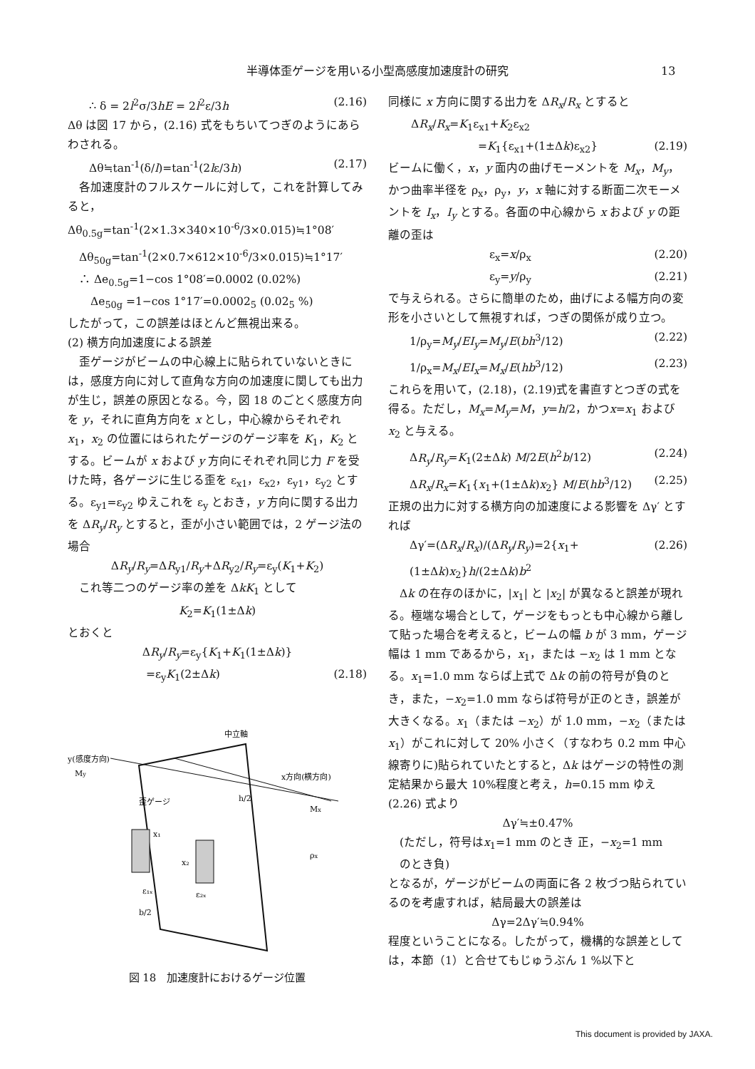半導体歪ゲージを用いる小型高感度加速度計の研究 13
∴ δ = 2l<sup>2</sup>σ/3hE = 2l<sup>2</sup>ε/3h (2.16)
Δθ は図 17 から，(2.16) 式をもちいてつぎのようにあらわされる。
Δθ≒tan<sup>-1</sup>(δ/l)=tan<sup>-1</sup>(2lε/3h) (2.17)
　各加速度計のフルスケールに対して，これを計算してみると，
Δθ<sub>0.5g</sub>=tan<sup>-1</sup>(2×1.3×340×10<sup>-6</sup>/3×0.015)≒1°08′
　Δθ<sub>50g</sub>=tan<sup>-1</sup>(2×0.7×612×10<sup>-6</sup>/3×0.015)≒1°17′
　∴ Δe<sub>0.5g</sub>=1−cos 1°08′=0.0002 (0.02%)
　　Δe<sub>50g</sub> =1−cos 1°17′=0.0002<sub>5</sub> (0.02<sub>5</sub> %)
したがって，この誤差はほとんど無視出来る。
(2) 横方向加速度による誤差
　歪ゲージがビームの中心線上に貼られていないときには，感度方向に対して直角な方向の加速度に関しても出力が生じ，誤差の原因となる。今，図 18 のごとく感度方向を y，それに直角方向を x とし，中心線からそれぞれ x<sub>1</sub>，x<sub>2</sub> の位置にはられたゲージのゲージ率を K<sub>1</sub>，K<sub>2</sub> とする。ビームが x および y 方向にそれぞれ同じ力 F を受けた時，各ゲージに生じる歪を ε<sub>x1</sub>，ε<sub>x2</sub>，ε<sub>y1</sub>，ε<sub>y2</sub> とする。ε<sub>y1</sub>=ε<sub>y2</sub> ゆえこれを ε<sub>y</sub> とおき，y 方向に関する出力を ΔR<sub>y</sub>/R<sub>y</sub> とすると，歪が小さい範囲では，2 ゲージ法の場合
ΔR<sub>y</sub>/R<sub>y</sub>=ΔR<sub>y1</sub>/R<sub>y</sub>+ΔR<sub>y2</sub>/R<sub>y</sub>=ε<sub>y</sub>(K<sub>1</sub>+K<sub>2</sub>)
　これ等二つのゲージ率の差を ΔkK<sub>1</sub> として
K<sub>2</sub>=K<sub>1</sub>(1±Δk)
とおくと
ΔR<sub>y</sub>/R<sub>y</sub>=ε<sub>y</sub>{K<sub>1</sub>+K<sub>1</sub>(1±Δk)}
　　　　　=ε<sub>y</sub>K<sub>1</sub>(2±Δk) (2.18)
中立軸
y(感度方向)
My
x方向(横方向)
Mx
歪ゲージ
h/2
x₁
x₂
ρx
ε₁ₓ
ε₂ₓ
b/2
図 18　加速度計におけるゲージ位置
同様に x 方向に関する出力を ΔR<sub>x</sub>/R<sub>x</sub> とすると
　　ΔR<sub>x</sub>/R<sub>x</sub>=K<sub>1</sub>ε<sub>x1</sub>+K<sub>2</sub>ε<sub>x2</sub>
　　　　　　=K<sub>1</sub>{ε<sub>x1</sub>+(1±Δk)ε<sub>x2</sub>} (2.19)
ビームに働く，x，y 面内の曲げモーメントを M<sub>x</sub>，M<sub>y</sub>，かつ曲率半径を ρ<sub>x</sub>，ρ<sub>y</sub>，y，x 軸に対する断面二次モーメントを I<sub>x</sub>，I<sub>y</sub> とする。各面の中心線から x および y の距離の歪は
　　　　　　　ε<sub>x</sub>=x/ρ<sub>x</sub> (2.20)
　　　　　　　ε<sub>y</sub>=y/ρ<sub>y</sub> (2.21)
で与えられる。さらに簡単のため，曲げによる幅方向の変形を小さいとして無視すれば，つぎの関係が成り立つ。
1/ρ<sub>y</sub>=M<sub>y</sub>/EI<sub>y</sub>=M<sub>y</sub>/E(bh<sup>3</sup>/12) (2.22)
1/ρ<sub>x</sub>=M<sub>x</sub>/EI<sub>x</sub>=M<sub>x</sub>/E(hb<sup>3</sup>/12) (2.23)
これらを用いて，(2.18)，(2.19)式を書直すとつぎの式を得る。ただし，M<sub>x</sub>=M<sub>y</sub>=M，y=h/2，かつx=x<sub>1</sub> および x<sub>2</sub> と与える。
ΔR<sub>y</sub>/R<sub>y</sub>=K<sub>1</sub>(2±Δk) M/2E(h<sup>2</sup>b/12) (2.24)
ΔR<sub>x</sub>/R<sub>x</sub>=K<sub>1</sub>{x<sub>1</sub>+(1±Δk)x<sub>2</sub>} M/E(hb<sup>3</sup>/12) (2.25)
正規の出力に対する横方向の加速度による影響を Δγ′ とすれば
Δγ′=(ΔR<sub>x</sub>/R<sub>x</sub>)/(ΔR<sub>y</sub>/R<sub>y</sub>)=2{x<sub>1</sub>+(1±Δk)x<sub>2</sub>}h/(2±Δk)b<sup>2</sup> (2.26)
　Δk の在存のほかに，|x<sub>1</sub>| と |x<sub>2</sub>| が異なると誤差が現れる。極端な場合として，ゲージをもっとも中心線から離して貼った場合を考えると，ビームの幅 b が 3 mm，ゲージ幅は 1 mm であるから，x<sub>1</sub>，または −x<sub>2</sub> は 1 mm となる。x<sub>1</sub>=1.0 mm ならば上式で Δk の前の符号が負のとき，また，−x<sub>2</sub>=1.0 mm ならば符号が正のとき，誤差が大きくなる。x<sub>1</sub>（または −x<sub>2</sub>）が 1.0 mm，−x<sub>2</sub>（または x<sub>1</sub>）がこれに対して 20% 小さく（すなわち 0.2 mm 中心線寄りに)貼られていたとすると，Δk はゲージの特性の測定結果から最大 10%程度と考え，h=0.15 mm ゆえ (2.26) 式より
Δγ′≒±0.47%
　(ただし，符号はx<sub>1</sub>=1 mm のとき 正，−x<sub>2</sub>=1 mm
　のとき負)
となるが，ゲージがビームの両面に各 2 枚づつ貼られているのを考慮すれば，結局最大の誤差は
Δγ=2Δγ′≒0.94%
程度ということになる。したがって，機構的な誤差としては，本節（1）と合せてもじゅうぶん 1 %以下と
This document is provided by JAXA.